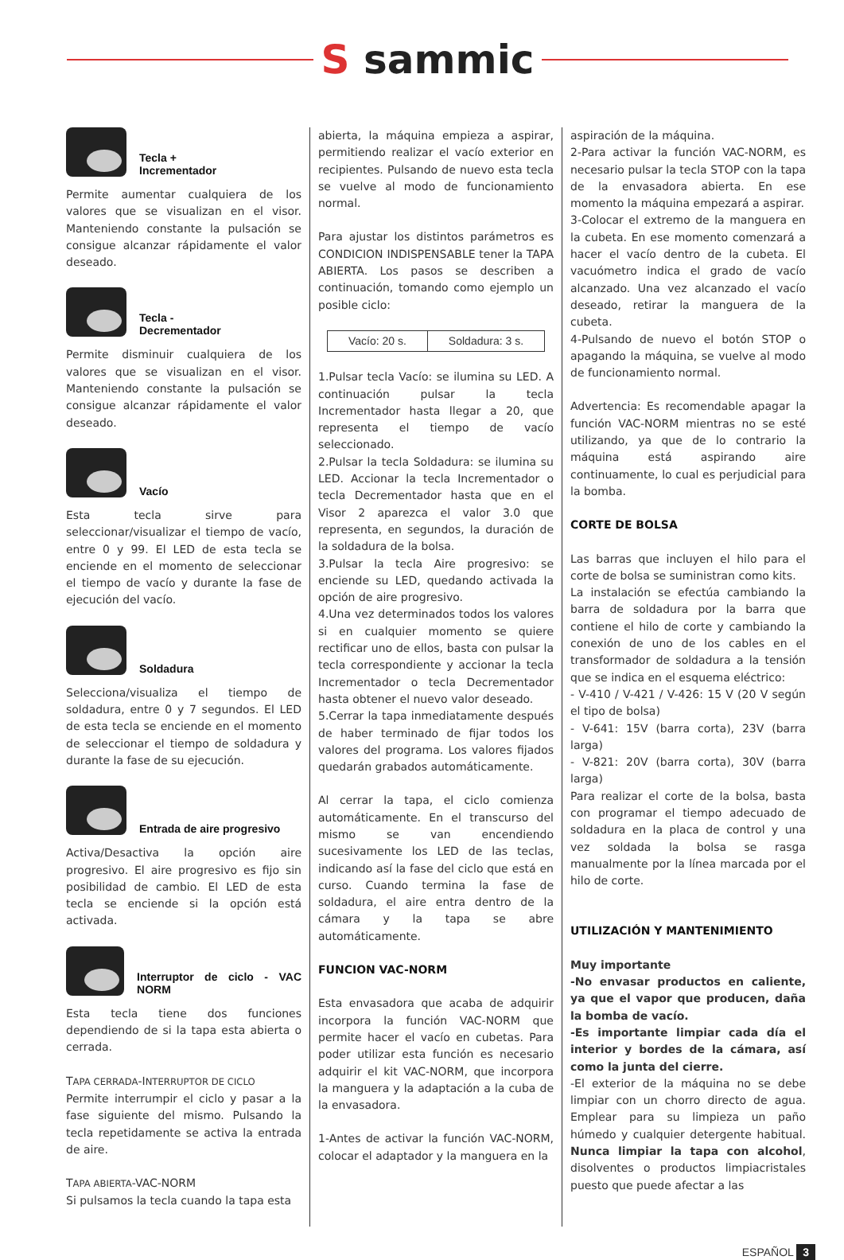S sammic
Tecla +
Incrementador
Permite aumentar cualquiera de los valores que se visualizan en el visor. Manteniendo constante la pulsación se consigue alcanzar rápidamente el valor deseado.
Tecla -
Decrementador
Permite disminuir cualquiera de los valores que se visualizan en el visor. Manteniendo constante la pulsación se consigue alcanzar rápidamente el valor deseado.
Vacío
Esta tecla sirve para seleccionar/visualizar el tiempo de vacío, entre 0 y 99. El LED de esta tecla se enciende en el momento de seleccionar el tiempo de vacío y durante la fase de ejecución del vacío.
Soldadura
Selecciona/visualiza el tiempo de soldadura, entre 0 y 7 segundos. El LED de esta tecla se enciende en el momento de seleccionar el tiempo de soldadura y durante la fase de su ejecución.
Entrada de aire progresivo
Activa/Desactiva la opción aire progresivo. El aire progresivo es fijo sin posibilidad de cambio. El LED de esta tecla se enciende si la opción está activada.
Interruptor de ciclo - VAC NORM
Esta tecla tiene dos funciones dependiendo de si la tapa esta abierta o cerrada.
TAPA CERRADA-INTERRUPTOR DE CICLO
Permite interrumpir el ciclo y pasar a la fase siguiente del mismo. Pulsando la tecla repetidamente se activa la entrada de aire.
TAPA ABIERTA-VAC-NORM
Si pulsamos la tecla cuando la tapa esta
abierta, la máquina empieza a aspirar, permitiendo realizar el vacío exterior en recipientes. Pulsando de nuevo esta tecla se vuelve al modo de funcionamiento normal.
Para ajustar los distintos parámetros es CONDICION INDISPENSABLE tener la TAPA ABIERTA. Los pasos se describen a continuación, tomando como ejemplo un posible ciclo:
| Vacío: 20 s. | Soldadura: 3 s. |
1.Pulsar tecla Vacío: se ilumina su LED. A continuación pulsar la tecla Incrementador hasta llegar a 20, que representa el tiempo de vacío seleccionado.
2.Pulsar la tecla Soldadura: se ilumina su LED. Accionar la tecla Incrementador o tecla Decrementador hasta que en el Visor 2 aparezca el valor 3.0 que representa, en segundos, la duración de la soldadura de la bolsa.
3.Pulsar la tecla Aire progresivo: se enciende su LED, quedando activada la opción de aire progresivo.
4.Una vez determinados todos los valores si en cualquier momento se quiere rectificar uno de ellos, basta con pulsar la tecla correspondiente y accionar la tecla Incrementador o tecla Decrementador hasta obtener el nuevo valor deseado.
5.Cerrar la tapa inmediatamente después de haber terminado de fijar todos los valores del programa. Los valores fijados quedarán grabados automáticamente.
Al cerrar la tapa, el ciclo comienza automáticamente. En el transcurso del mismo se van encendiendo sucesivamente los LED de las teclas, indicando así la fase del ciclo que está en curso. Cuando termina la fase de soldadura, el aire entra dentro de la cámara y la tapa se abre automáticamente.
FUNCION VAC-NORM
Esta envasadora que acaba de adquirir incorpora la función VAC-NORM que permite hacer el vacío en cubetas. Para poder utilizar esta función es necesario adquirir el kit VAC-NORM, que incorpora la manguera y la adaptación a la cuba de la envasadora.
1-Antes de activar la función VAC-NORM, colocar el adaptador y la manguera en la
aspiración de la máquina.
2-Para activar la función VAC-NORM, es necesario pulsar la tecla STOP con la tapa de la envasadora abierta. En ese momento la máquina empezará a aspirar.
3-Colocar el extremo de la manguera en la cubeta. En ese momento comenzará a hacer el vacío dentro de la cubeta. El vacuómetro indica el grado de vacío alcanzado. Una vez alcanzado el vacío deseado, retirar la manguera de la cubeta.
4-Pulsando de nuevo el botón STOP o apagando la máquina, se vuelve al modo de funcionamiento normal.
Advertencia: Es recomendable apagar la función VAC-NORM mientras no se esté utilizando, ya que de lo contrario la máquina está aspirando aire continuamente, lo cual es perjudicial para la bomba.
CORTE DE BOLSA
Las barras que incluyen el hilo para el corte de bolsa se suministran como kits.
La instalación se efectúa cambiando la barra de soldadura por la barra que contiene el hilo de corte y cambiando la conexión de uno de los cables en el transformador de soldadura a la tensión que se indica en el esquema eléctrico:
- V-410 / V-421 / V-426: 15 V (20 V según el tipo de bolsa)
- V-641: 15V (barra corta), 23V (barra larga)
- V-821: 20V (barra corta), 30V (barra larga)
Para realizar el corte de la bolsa, basta con programar el tiempo adecuado de soldadura en la placa de control y una vez soldada la bolsa se rasga manualmente por la línea marcada por el hilo de corte.
UTILIZACIÓN Y MANTENIMIENTO
Muy importante
-No envasar productos en caliente, ya que el vapor que producen, daña la bomba de vacío.
-Es importante limpiar cada día el interior y bordes de la cámara, así como la junta del cierre.
-El exterior de la máquina no se debe limpiar con un chorro directo de agua. Emplear para su limpieza un paño húmedo y cualquier detergente habitual. Nunca limpiar la tapa con alcohol, disolventes o productos limpiacristales puesto que puede afectar a las
ESPAÑOL 3